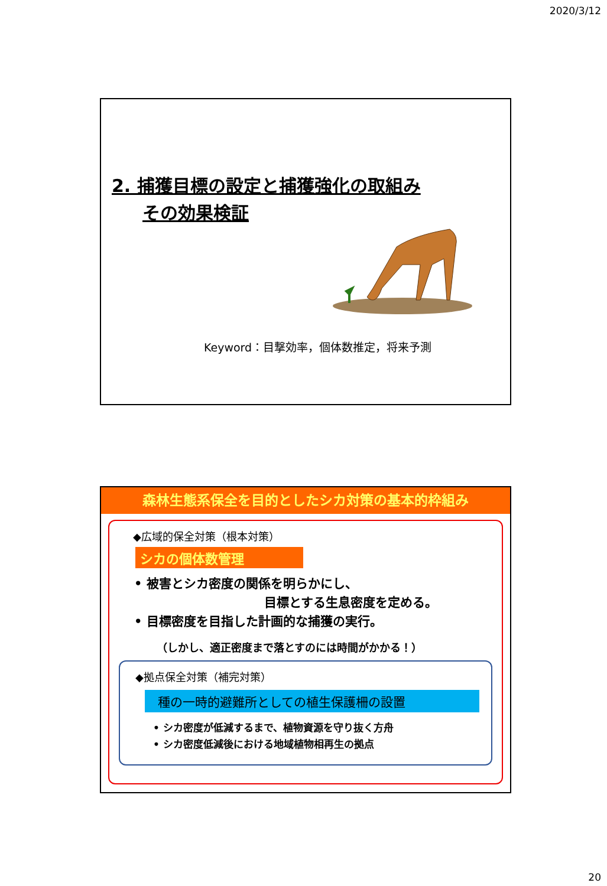2020/3/12
2. 捕獲目標の設定と捕獲強化の取組み
その効果検証
Keyword：目撃効率，個体数推定，将来予測
森林生態系保全を目的としたシカ対策の基本的枠組み
◆広域的保全対策（根本対策）
シカの個体数管理
• 被害とシカ密度の関係を明らかにし、
目標とする生息密度を定める。
• 目標密度を目指した計画的な捕獲の実行。
（しかし、適正密度まで落とすのには時間がかかる！）
◆拠点保全対策（補完対策）
種の一時的避難所としての植生保護柵の設置
• シカ密度が低減するまで、植物資源を守り抜く方舟
• シカ密度低減後における地域植物相再生の拠点
20